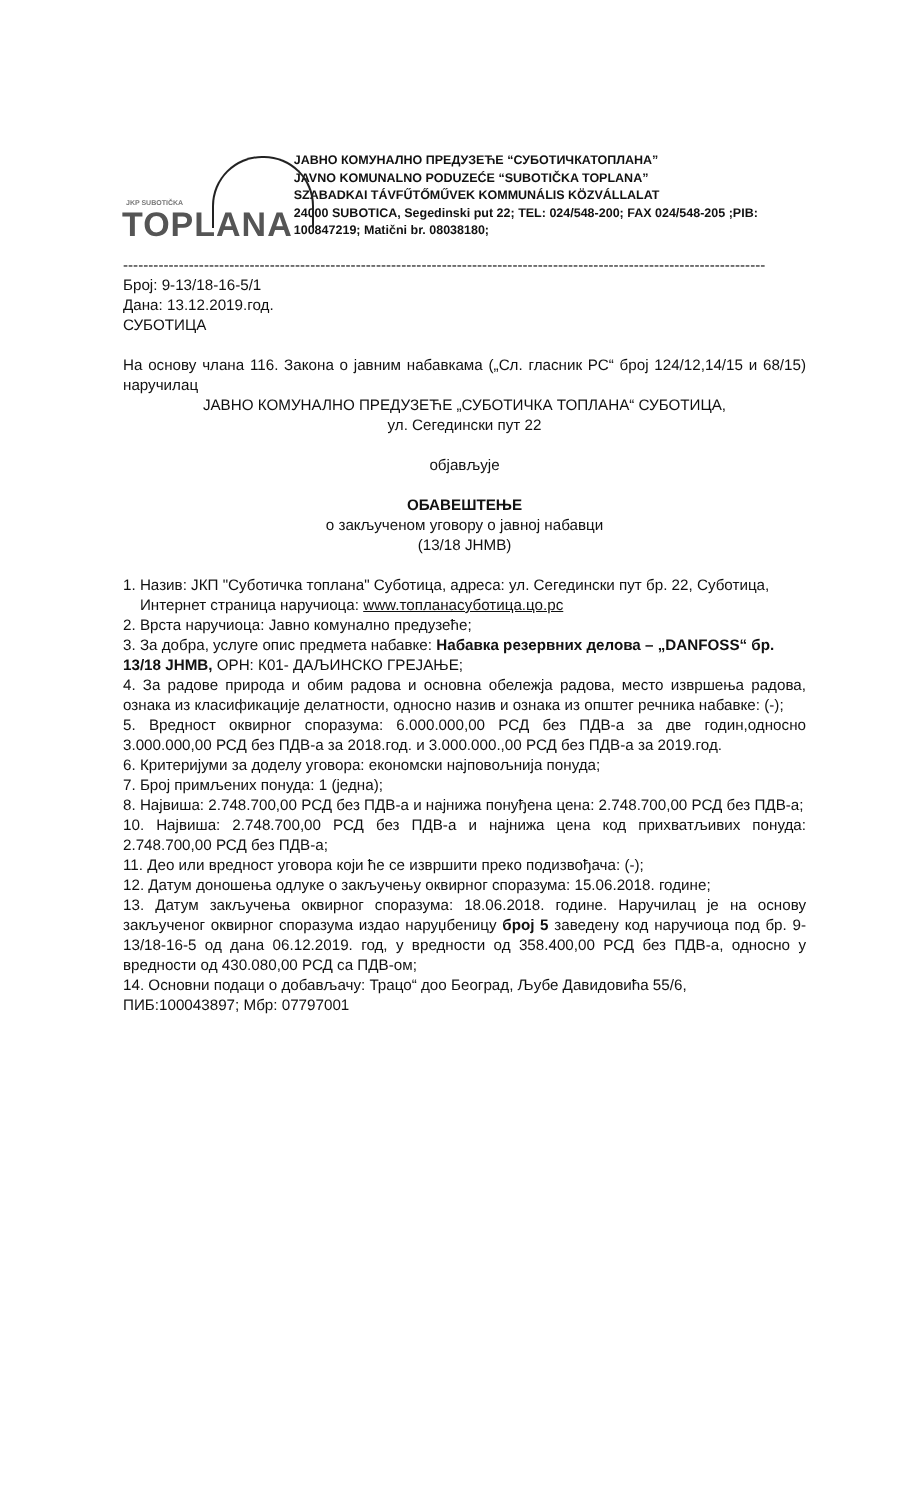JKP SUBOTIČKA
TOPLANA
ЈАВНО КОМУНАЛНО ПРЕДУЗЕЋЕ “СУБОТИЧКАТОПЛАНА”
JAVNO KOMUNALNO PODUZEĆE “SUBOTIČKA TOPLANA”
SZABADKAI TÁVFŰTŐMŰVEK KOMMUNÁLIS KÖZVÁLLALAT
24000 SUBOTICA, Segedinski put 22; TEL: 024/548-200; FAX 024/548-205 ;PIB: 100847219; Matični br. 08038180;
-------------------------------------------------------------------------------------------------------------------------------
Број: 9-13/18-16-5/1
Дана: 13.12.2019.год.
СУБОТИЦА
На основу члана 116. Закона о јавним набавкама („Сл. гласник РС“ број 124/12,14/15 и 68/15) наручилац
ЈАВНО КОМУНАЛНО ПРЕДУЗЕЋЕ „СУБОТИЧКА ТОПЛАНА“ СУБОТИЦА,
ул. Сегедински пут 22
објављује
ОБАВЕШТЕЊЕ
о закљученом уговору о јавној набавци
(13/18 ЈНМВ)
1. Назив: ЈКП "Суботичка топлана" Суботица, адреса: ул. Сегедински пут бр. 22, Суботица,
Интернет страница наручиоца: www.топланасуботица.цо.рс
2. Врста наручиоца: Јавно комунално предузеће;
3. За добра, услуге опис предмета набавке: Набавка резервних делова – „DANFOSS“ бр. 13/18 ЈНМВ, ОРН: К01- ДАЉИНСКО ГРЕЈАЊЕ;
4. За радове природа и обим радова и основна обележја радова, место извршења радова, ознака из класификације делатности, односно назив и ознака из општег речника набавке: (-);
5. Вредност оквирног споразума: 6.000.000,00 РСД без ПДВ-а за две годин,односно 3.000.000,00 РСД без ПДВ-а за 2018.год. и 3.000.000.,00 РСД без ПДВ-а за 2019.год.
6. Критеријуми за доделу уговора: економски најповољнија понуда;
7. Број примљених понуда: 1 (једна);
8. Највиша: 2.748.700,00 РСД без ПДВ-а и најнижа понуђена цена: 2.748.700,00 РСД без ПДВ-а;
10. Највиша: 2.748.700,00 РСД без ПДВ-а и најнижа цена код прихватљивих понуда: 2.748.700,00 РСД без ПДВ-а;
11. Део или вредност уговора који ће се извршити преко подизвођача: (-);
12. Датум доношења одлуке о закључењу оквирног споразума: 15.06.2018. године;
13. Датум закључења оквирног споразума: 18.06.2018. године. Наручилац је на основу закљученог оквирног споразума издао наруџбеницу број 5 заведену код наручиоца под бр. 9-13/18-16-5 од дана 06.12.2019. год, у вредности од 358.400,00 РСД без ПДВ-а, односно у вредности од 430.080,00 РСД са ПДВ-ом;
14. Основни подаци о добављачу: Трацо“ доо Београд, Љубе Давидовића 55/6, ПИБ:100043897; Мбр: 07797001